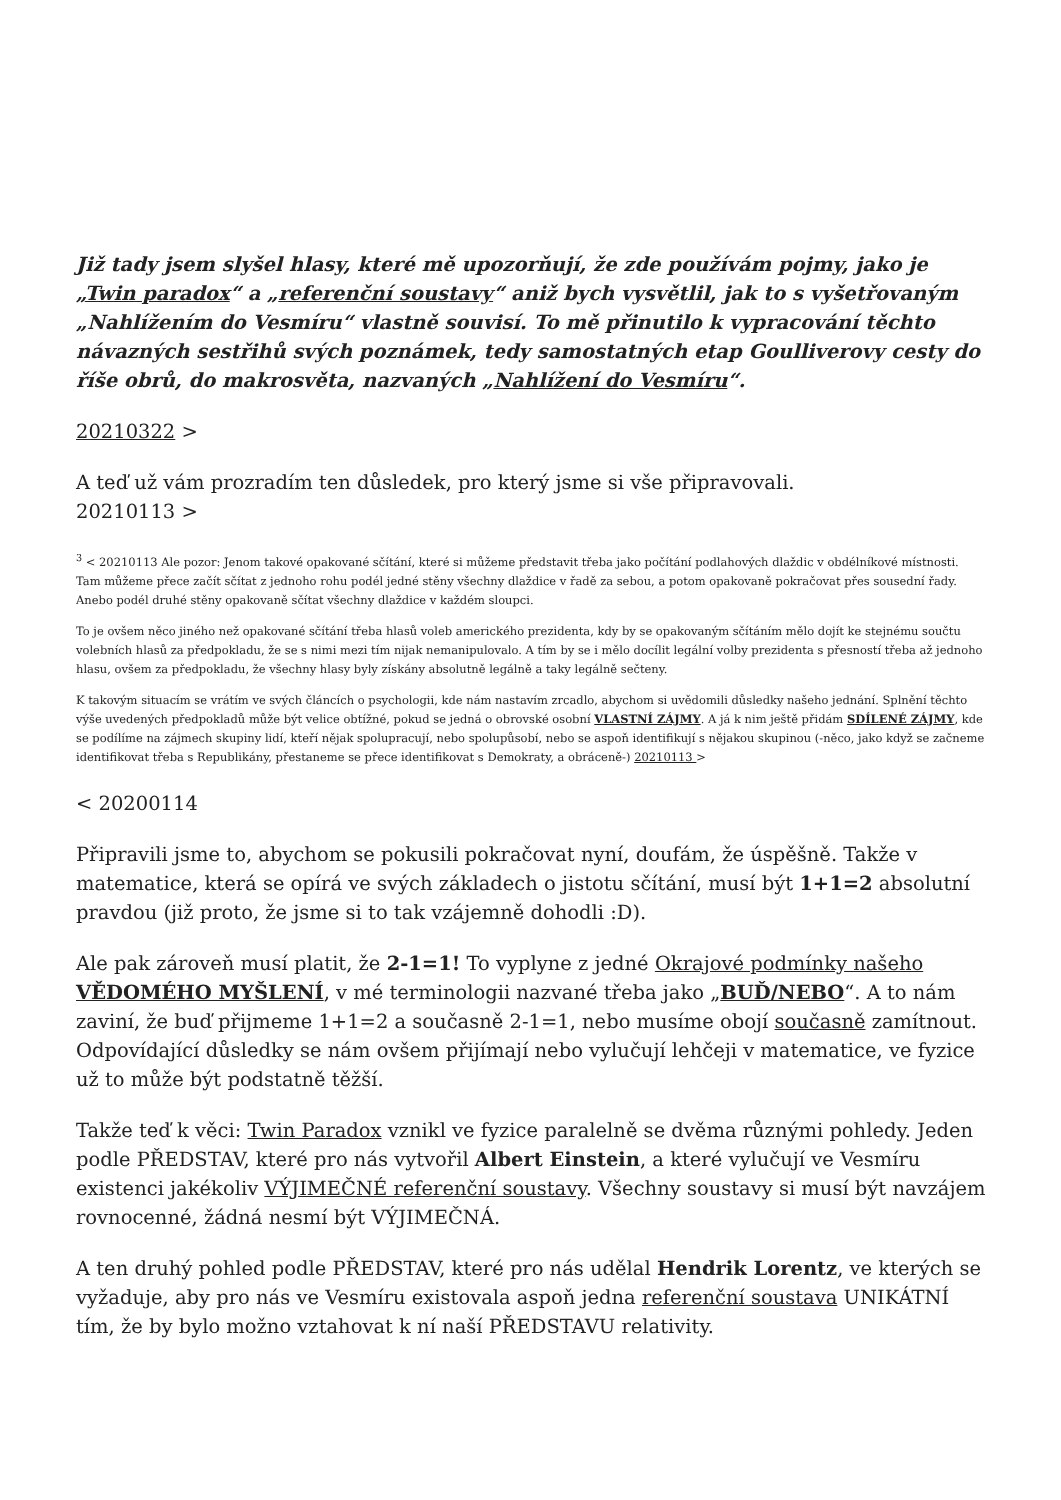Již tady jsem slyšel hlasy, které mě upozorňují, že zde používám pojmy, jako je „Twin paradox“ a „referenční soustavy“ aniž bych vysvětlil, jak to s vyšetřovaným „Nahlížením do Vesmíru“ vlastně souvisí. To mě přinutilo k vypracování těchto návazných sestřihů svých poznámek, tedy samostatných etap Goulliverovy cesty do říše obrů, do makrosvěta, nazvaných „Nahlížení do Vesmíru“.
20210322 >
A teď už vám prozradím ten důsledek, pro který jsme si vše připravovali.
20210113 >
<sup>3</sup> < 20210113 Ale pozor: Jenom takové opakované sčítání, které si můžeme představit třeba jako počítání podlahových dlaždic v obdélníkové místnosti. Tam můžeme přece začít sčítat z jednoho rohu podél jedné stěny všechny dlaždice v řadě za sebou, a potom opakovaně pokračovat přes sousední řady. Anebo podél druhé stěny opakovaně sčítat všechny dlaždice v každém sloupci.
To je ovšem něco jiného než opakované sčítání třeba hlasů voleb amerického prezidenta, kdy by se opakovaným sčítáním mělo dojít ke stejnému součtu volebních hlasů za předpokladu, že se s nimi mezi tím nijak nemanipulovalo. A tím by se i mělo docílit legální volby prezidenta s přesností třeba až jednoho hlasu, ovšem za předpokladu, že všechny hlasy byly získány absolutně legálně a taky legálně sečteny.
K takovým situacím se vrátím ve svých článcích o psychologii, kde nám nastavím zrcadlo, abychom si uvědomili důsledky našeho jednání. Splnění těchto výše uvedených předpokladů může být velice obtížné, pokud se jedná o obrovské osobní VLASTNÍ ZÁJMY. A já k nim ještě přidám SDÍLENÉ ZÁJMY, kde se podílíme na zájmech skupiny lidí, kteří nějak spolupracují, nebo spolupůsobí, nebo se aspoň identifikují s nějakou skupinou (-něco, jako když se začneme identifikovat třeba s Republikány, přestaneme se přece identifikovat s Demokraty, a obráceně-) 20210113 >
< 20200114
Připravili jsme to, abychom se pokusili pokračovat nyní, doufám, že úspěšně. Takže v matematice, která se opírá ve svých základech o jistotu sčítání, musí být 1+1=2 absolutní pravdou (již proto, že jsme si to tak vzájemně dohodli :D).
Ale pak zároveň musí platit, že 2-1=1! To vyplyne z jedné Okrajové podmínky našeho VĚDOMÉHO MYŠLENÍ, v mé terminologii nazvané třeba jako „BUĎ/NEBO“. A to nám zaviní, že buď přijmeme 1+1=2 a současně 2-1=1, nebo musíme obojí současně zamítnout. Odpovídající důsledky se nám ovšem přijímají nebo vylučují lehčeji v matematice, ve fyzice už to může být podstatně těžší.
Takže teď k věci: Twin Paradox vznikl ve fyzice paralelně se dvěma různými pohledy. Jeden podle PŘEDSTAV, které pro nás vytvořil Albert Einstein, a které vylučují ve Vesmíru existenci jakékoliv VÝJIMEČNÉ referenční soustavy. Všechny soustavy si musí být navzájem rovnocenné, žádná nesmí být VÝJIMEČNÁ.
A ten druhý pohled podle PŘEDSTAV, které pro nás udělal Hendrik Lorentz, ve kterých se vyžaduje, aby pro nás ve Vesmíru existovala aspoň jedna referenční soustava UNIKÁTNÍ tím, že by bylo možno vztahovat k ní naší PŘEDSTAVU relativity.